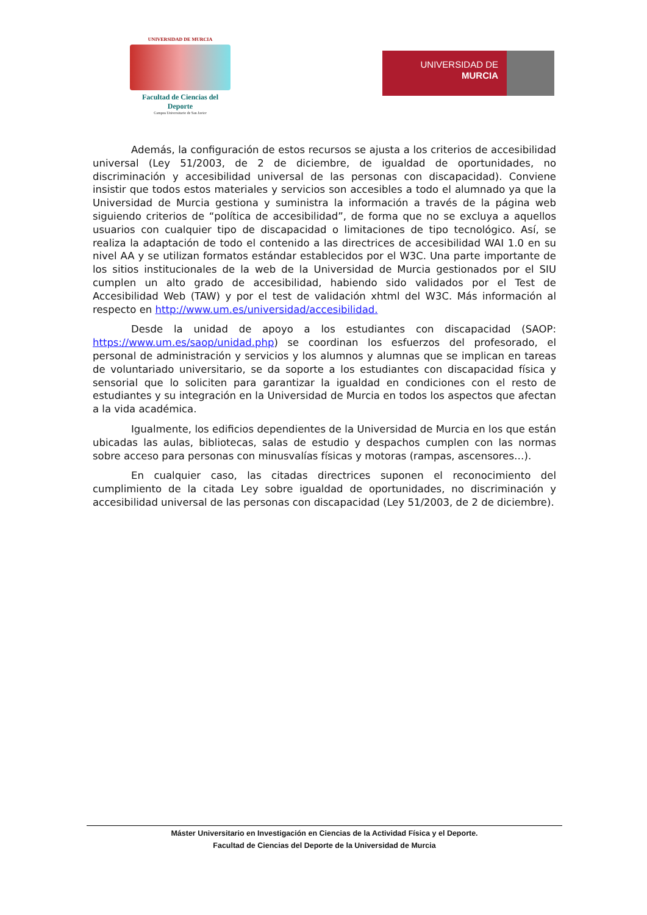UNIVERSIDAD DE MURCIA
Facultad de Ciencias del Deporte
Campus Universitario de San Javier
UNIVERSIDAD DE
MURCIA
Además, la configuración de estos recursos se ajusta a los criterios de accesibilidad universal (Ley 51/2003, de 2 de diciembre, de igualdad de oportunidades, no discriminación y accesibilidad universal de las personas con discapacidad). Conviene insistir que todos estos materiales y servicios son accesibles a todo el alumnado ya que la Universidad de Murcia gestiona y suministra la información a través de la página web siguiendo criterios de “política de accesibilidad”, de forma que no se excluya a aquellos usuarios con cualquier tipo de discapacidad o limitaciones de tipo tecnológico. Así, se realiza la adaptación de todo el contenido a las directrices de accesibilidad WAI 1.0 en su nivel AA y se utilizan formatos estándar establecidos por el W3C. Una parte importante de los sitios institucionales de la web de la Universidad de Murcia gestionados por el SIU cumplen un alto grado de accesibilidad, habiendo sido validados por el Test de Accesibilidad Web (TAW) y por el test de validación xhtml del W3C. Más información al respecto en http://www.um.es/universidad/accesibilidad.
Desde la unidad de apoyo a los estudiantes con discapacidad (SAOP: https://www.um.es/saop/unidad.php) se coordinan los esfuerzos del profesorado, el personal de administración y servicios y los alumnos y alumnas que se implican en tareas de voluntariado universitario, se da soporte a los estudiantes con discapacidad física y sensorial que lo soliciten para garantizar la igualdad en condiciones con el resto de estudiantes y su integración en la Universidad de Murcia en todos los aspectos que afectan a la vida académica.
Igualmente, los edificios dependientes de la Universidad de Murcia en los que están ubicadas las aulas, bibliotecas, salas de estudio y despachos cumplen con las normas sobre acceso para personas con minusvalías físicas y motoras (rampas, ascensores…).
En cualquier caso, las citadas directrices suponen el reconocimiento del cumplimiento de la citada Ley sobre igualdad de oportunidades, no discriminación y accesibilidad universal de las personas con discapacidad (Ley 51/2003, de 2 de diciembre).
Máster Universitario en Investigación en Ciencias de la Actividad Física y el Deporte.
Facultad de Ciencias del Deporte de la Universidad de Murcia